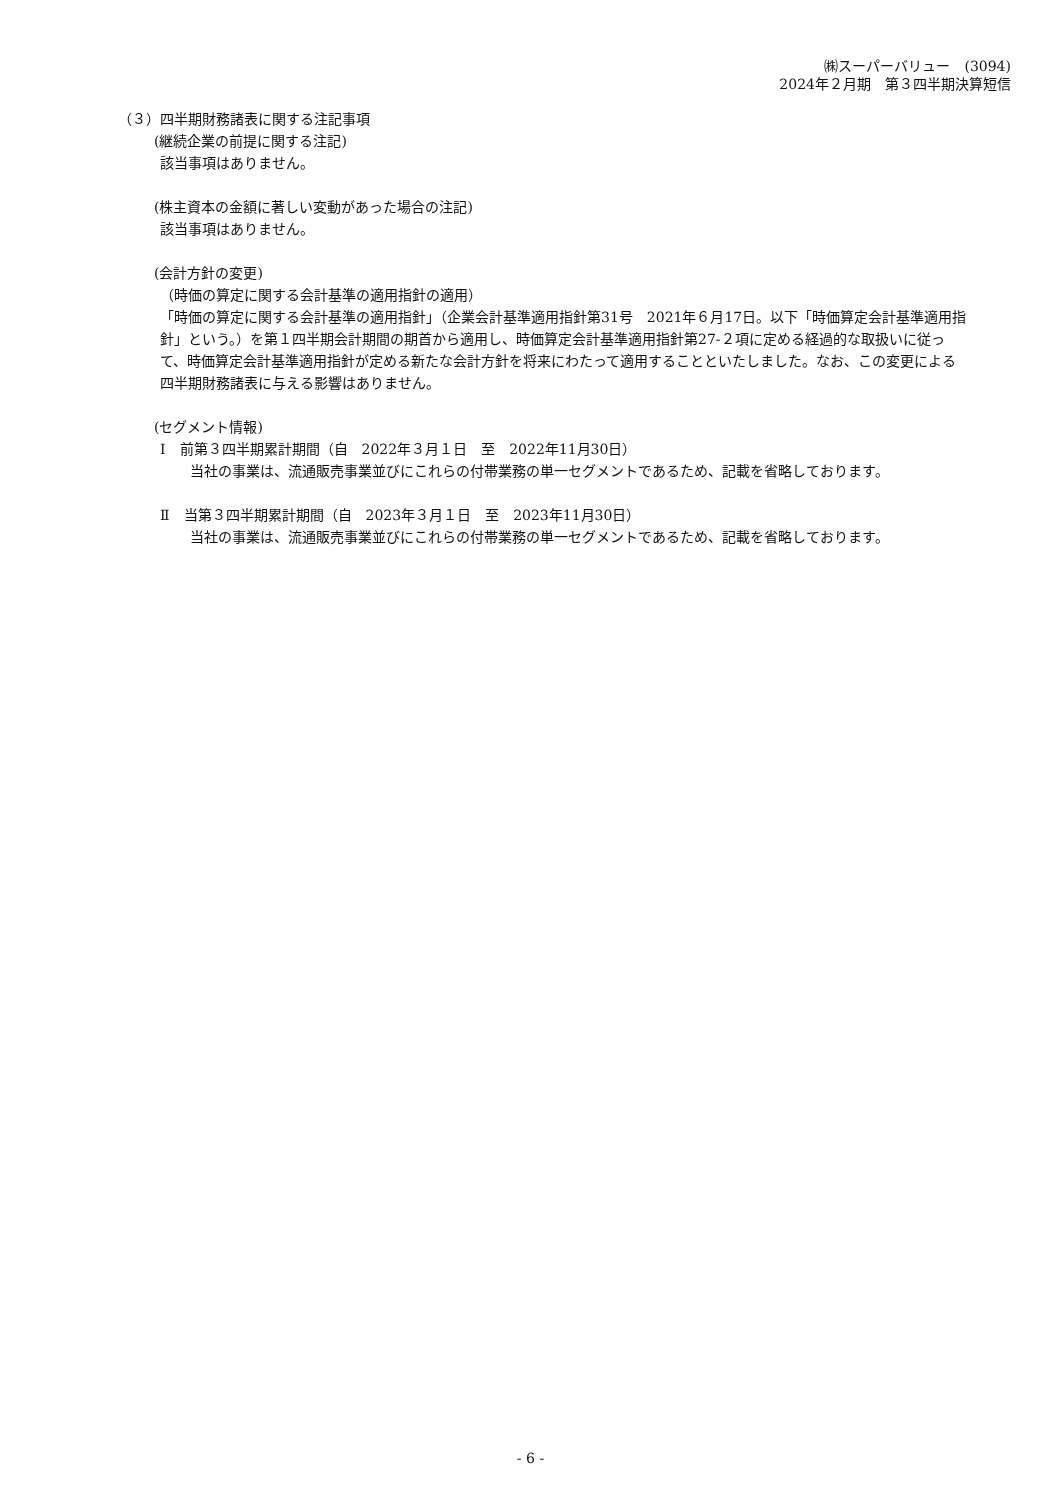㈱スーパーバリュー　(3094)
2024年２月期　第３四半期決算短信
（３）四半期財務諸表に関する注記事項
(継続企業の前提に関する注記)
該当事項はありません。
(株主資本の金額に著しい変動があった場合の注記)
該当事項はありません。
(会計方針の変更)
（時価の算定に関する会計基準の適用指針の適用）
「時価の算定に関する会計基準の適用指針」（企業会計基準適用指針第31号　2021年６月17日。以下「時価算定会計基準適用指針」という。）を第１四半期会計期間の期首から適用し、時価算定会計基準適用指針第27-２項に定める経過的な取扱いに従って、時価算定会計基準適用指針が定める新たな会計方針を将来にわたって適用することといたしました。なお、この変更による四半期財務諸表に与える影響はありません。
(セグメント情報)
Ⅰ　前第３四半期累計期間（自　2022年３月１日　至　2022年11月30日）
当社の事業は、流通販売事業並びにこれらの付帯業務の単一セグメントであるため、記載を省略しております。
Ⅱ　当第３四半期累計期間（自　2023年３月１日　至　2023年11月30日）
当社の事業は、流通販売事業並びにこれらの付帯業務の単一セグメントであるため、記載を省略しております。
- 6 -